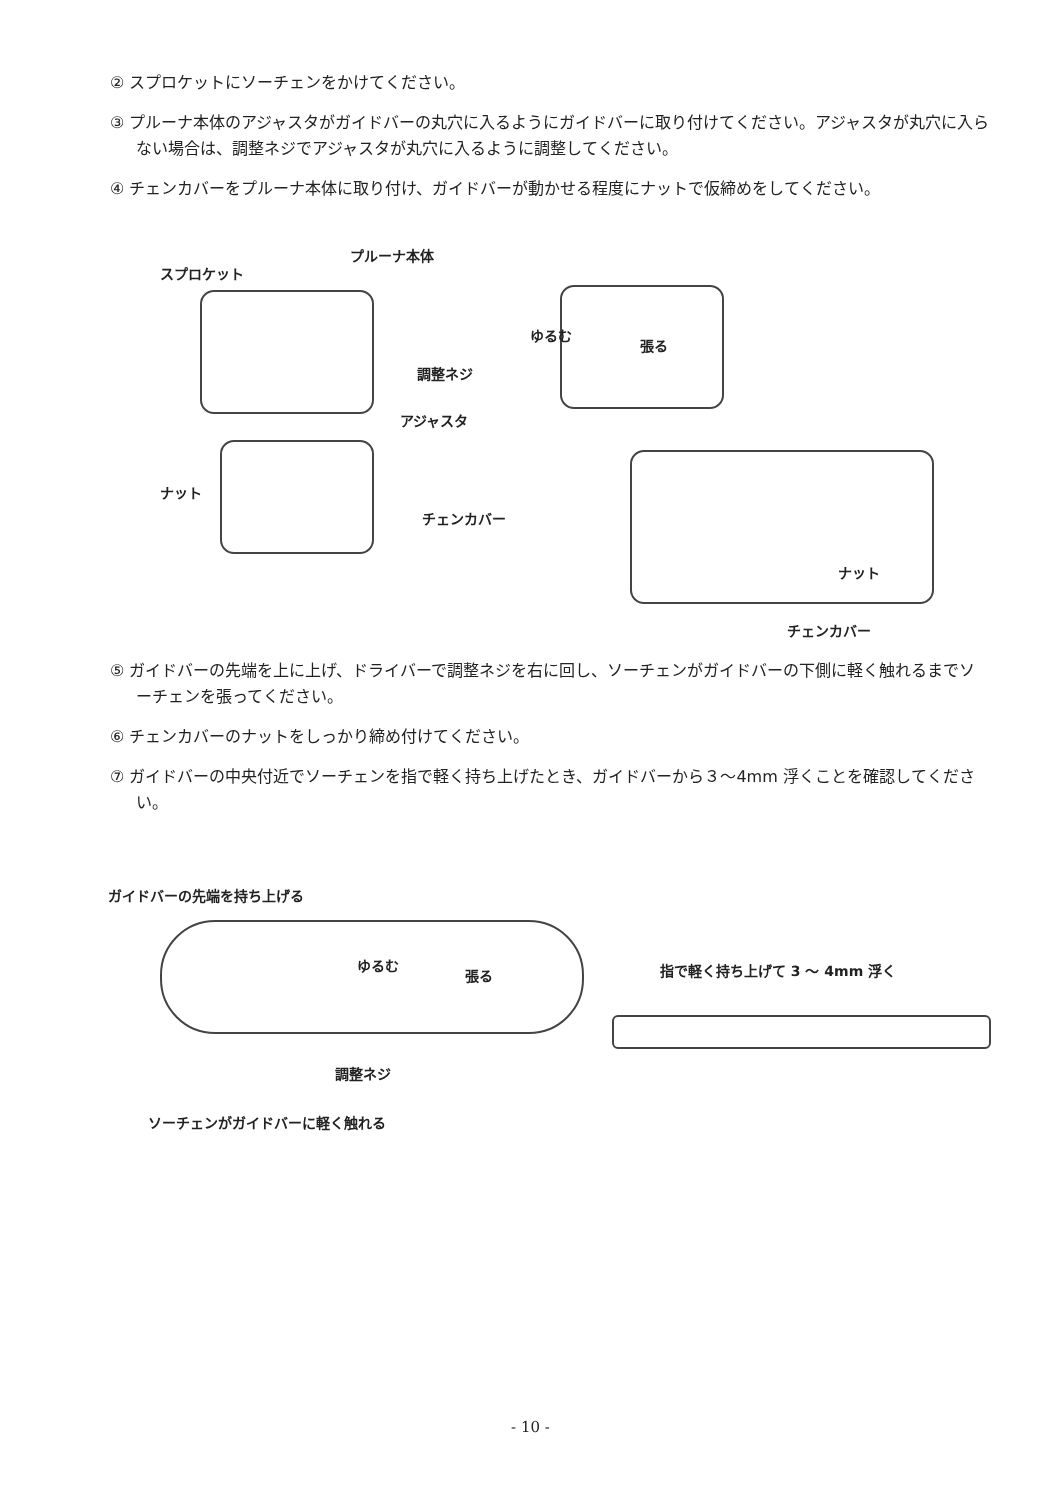② スプロケットにソーチェンをかけてください。
③ プルーナ本体のアジャスタがガイドバーの丸穴に入るようにガイドバーに取り付けてください。アジャスタが丸穴に入らない場合は、調整ネジでアジャスタが丸穴に入るように調整してください。
④ チェンカバーをプルーナ本体に取り付け、ガイドバーが動かせる程度にナットで仮締めをしてください。
プルーナ本体
スプロケット
ゆるむ
張る
調整ネジ
アジャスタ
ナット
チェンカバー
ナット
チェンカバー
⑤ ガイドバーの先端を上に上げ、ドライバーで調整ネジを右に回し、ソーチェンがガイドバーの下側に軽く触れるまでソーチェンを張ってください。
⑥ チェンカバーのナットをしっかり締め付けてください。
⑦ ガイドバーの中央付近でソーチェンを指で軽く持ち上げたとき、ガイドバーから３～4mm 浮くことを確認してください。
ガイドバーの先端を持ち上げる
ゆるむ
張る 指で軽く持ち上げて 3 ～ 4mm 浮く
調整ネジ
ソーチェンがガイドバーに軽く触れる
- 10 -